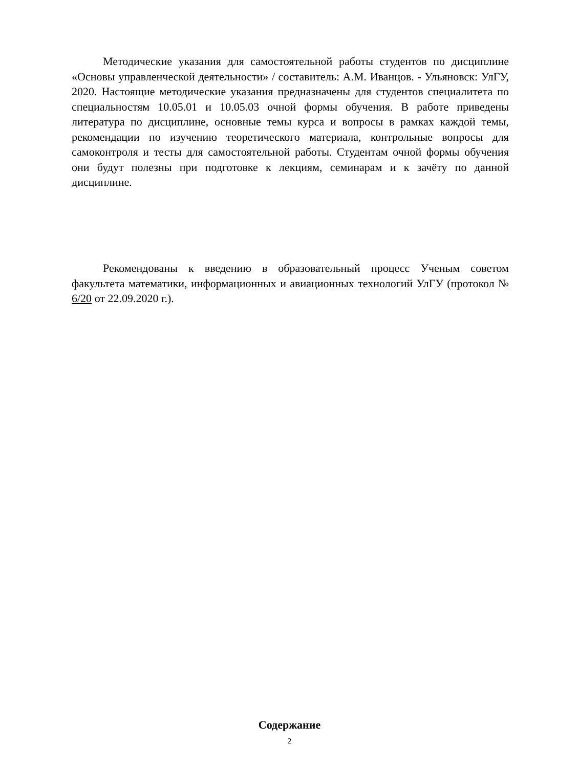Методические указания для самостоятельной работы студентов по дисциплине «Основы управленческой деятельности» / составитель: А.М. Иванцов. - Ульяновск: УлГУ, 2020. Настоящие методические указания предназначены для студентов специалитета по специальностям 10.05.01 и 10.05.03 очной формы обучения. В работе приведены литература по дисциплине, основные темы курса и вопросы в рамках каждой темы, рекомендации по изучению теоретического материала, контрольные вопросы для самоконтроля и тесты для самостоятельной работы. Студентам очной формы обучения они будут полезны при подготовке к лекциям, семинарам и к зачёту по данной дисциплине.
Рекомендованы к введению в образовательный процесс Ученым советом факультета математики, информационных и авиационных технологий УлГУ (протокол № 6/20 от 22.09.2020 г.).
Содержание
2